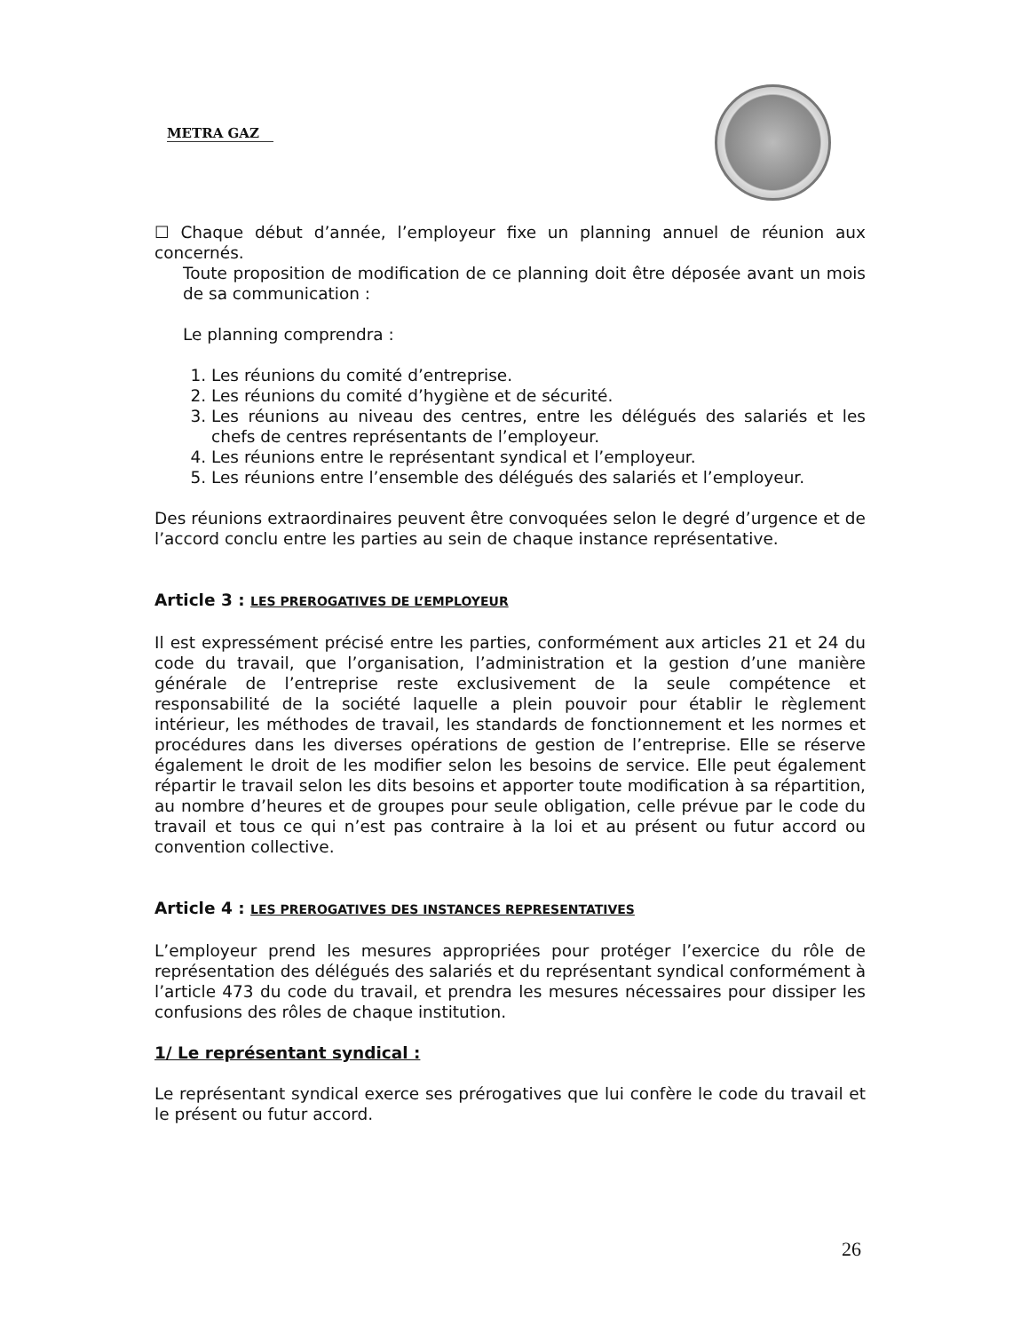METRA GAZ
☐ Chaque début d’année, l’employeur fixe un planning annuel de réunion aux concernés.
Toute proposition de modification de ce planning doit être déposée avant un mois de sa communication :
Le planning comprendra :
1. Les réunions du comité d’entreprise.
2. Les réunions du comité d’hygiène et de sécurité.
3. Les réunions au niveau des centres, entre les délégués des salariés et les chefs de centres représentants de l’employeur.
4. Les réunions entre le représentant syndical et l’employeur.
5. Les réunions entre l’ensemble des délégués des salariés et l’employeur.
Des réunions extraordinaires peuvent être convoquées selon le degré d’urgence et de l’accord conclu entre les parties au sein de chaque instance représentative.
Article 3 : LES PREROGATIVES DE L’EMPLOYEUR
Il est expressément précisé entre les parties, conformément aux articles 21 et 24 du code du travail, que l’organisation, l’administration et la gestion d’une manière générale de l’entreprise reste exclusivement de la seule compétence et responsabilité de la société laquelle a plein pouvoir pour établir le règlement intérieur, les méthodes de travail, les standards de fonctionnement et les normes et procédures dans les diverses opérations de gestion de l’entreprise. Elle se réserve également le droit de les modifier selon les besoins de service. Elle peut également répartir le travail selon les dits besoins et apporter toute modification à sa répartition, au nombre d’heures et de groupes pour seule obligation, celle prévue par le code du travail et tous ce qui n’est pas contraire à la loi et au présent ou futur accord ou convention collective.
Article 4 : LES PREROGATIVES DES INSTANCES REPRESENTATIVES
L’employeur prend les mesures appropriées pour protéger l’exercice du rôle de représentation des délégués des salariés et du représentant syndical conformément à l’article 473 du code du travail, et prendra les mesures nécessaires pour dissiper les confusions des rôles de chaque institution.
1/ Le représentant syndical :
Le représentant syndical exerce ses prérogatives que lui confère le code du travail et le présent ou futur accord.
26